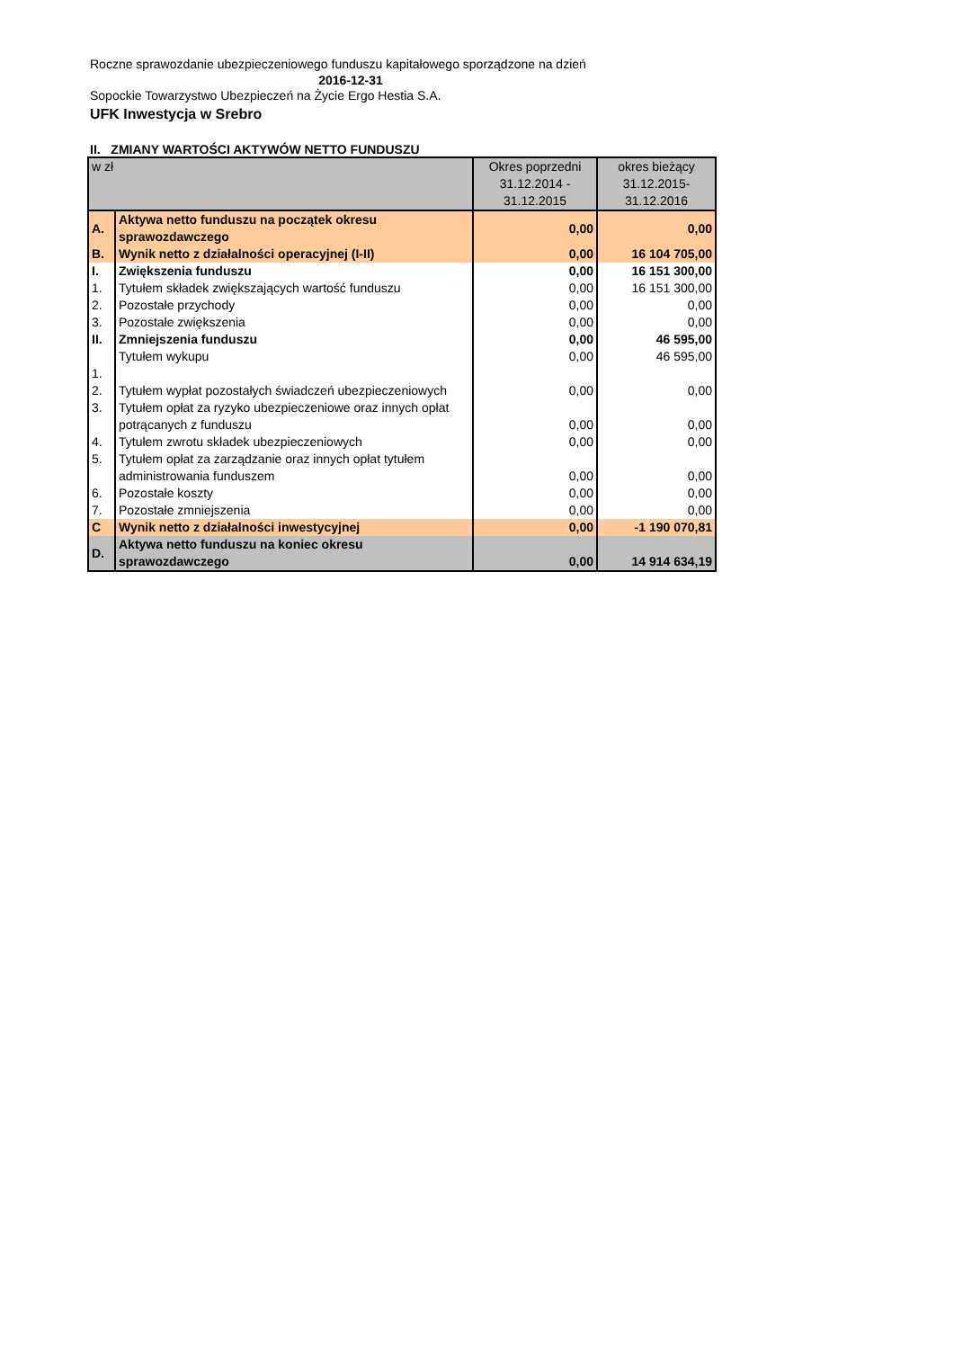Roczne sprawozdanie ubezpieczeniowego funduszu kapitałowego sporządzone na dzień
2016-12-31
Sopockie Towarzystwo Ubezpieczeń na Życie Ergo Hestia S.A.
UFK Inwestycja w Srebro
II. ZMIANY WARTOŚCI AKTYWÓW NETTO FUNDUSZU
| w zł | | Okres poprzedni 31.12.2014 - 31.12.2015 | okres bieżący 31.12.2015- 31.12.2016 |
| A. | Aktywa netto funduszu na początek okresu sprawozdawczego | 0,00 | 0,00 |
| B. | Wynik netto z działalności operacyjnej (I-II) | 0,00 | 16 104 705,00 |
| I. | Zwiększenia funduszu | 0,00 | 16 151 300,00 |
| 1. | Tytułem składek zwiększających wartość funduszu | 0,00 | 16 151 300,00 |
| 2. | Pozostałe przychody | 0,00 | 0,00 |
| 3. | Pozostałe zwiększenia | 0,00 | 0,00 |
| II. | Zmniejszenia funduszu | 0,00 | 46 595,00 |
| 1. | Tytułem wykupu | 0,00 | 46 595,00 |
| 2. | Tytułem wypłat pozostałych świadczeń ubezpieczeniowych | 0,00 | 0,00 |
| 3. | Tytułem opłat za ryzyko ubezpieczeniowe oraz innych opłat potrącanych z funduszu | 0,00 | 0,00 |
| 4. | Tytułem zwrotu składek ubezpieczeniowych | 0,00 | 0,00 |
| 5. | Tytułem opłat za zarządzanie oraz innych opłat tytułem administrowania funduszem | 0,00 | 0,00 |
| 6. | Pozostałe koszty | 0,00 | 0,00 |
| 7. | Pozostałe zmniejszenia | 0,00 | 0,00 |
| C | Wynik netto z działalności inwestycyjnej | 0,00 | -1 190 070,81 |
| D. | Aktywa netto funduszu na koniec okresu sprawozdawczego | 0,00 | 14 914 634,19 |